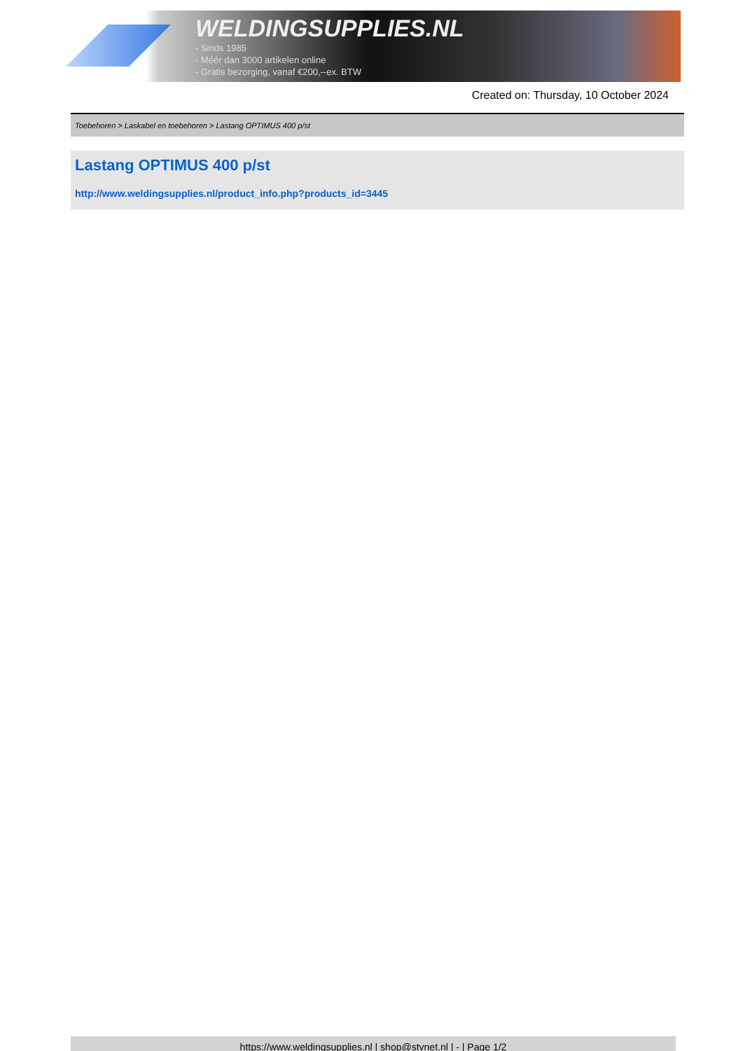WELDINGSUPPLIES.NL
- Sinds 1985
- Méér dan 3000 artikelen online
- Gratis bezorging, vanaf €200,--ex. BTW
Created on: Thursday, 10 October 2024
Toebehoren > Laskabel en toebehoren > Lastang OPTIMUS 400 p/st
Lastang OPTIMUS 400 p/st
http://www.weldingsupplies.nl/product_info.php?products_id=3445
https://www.weldingsupplies.nl | shop@stvnet.nl | - | Page 1/2